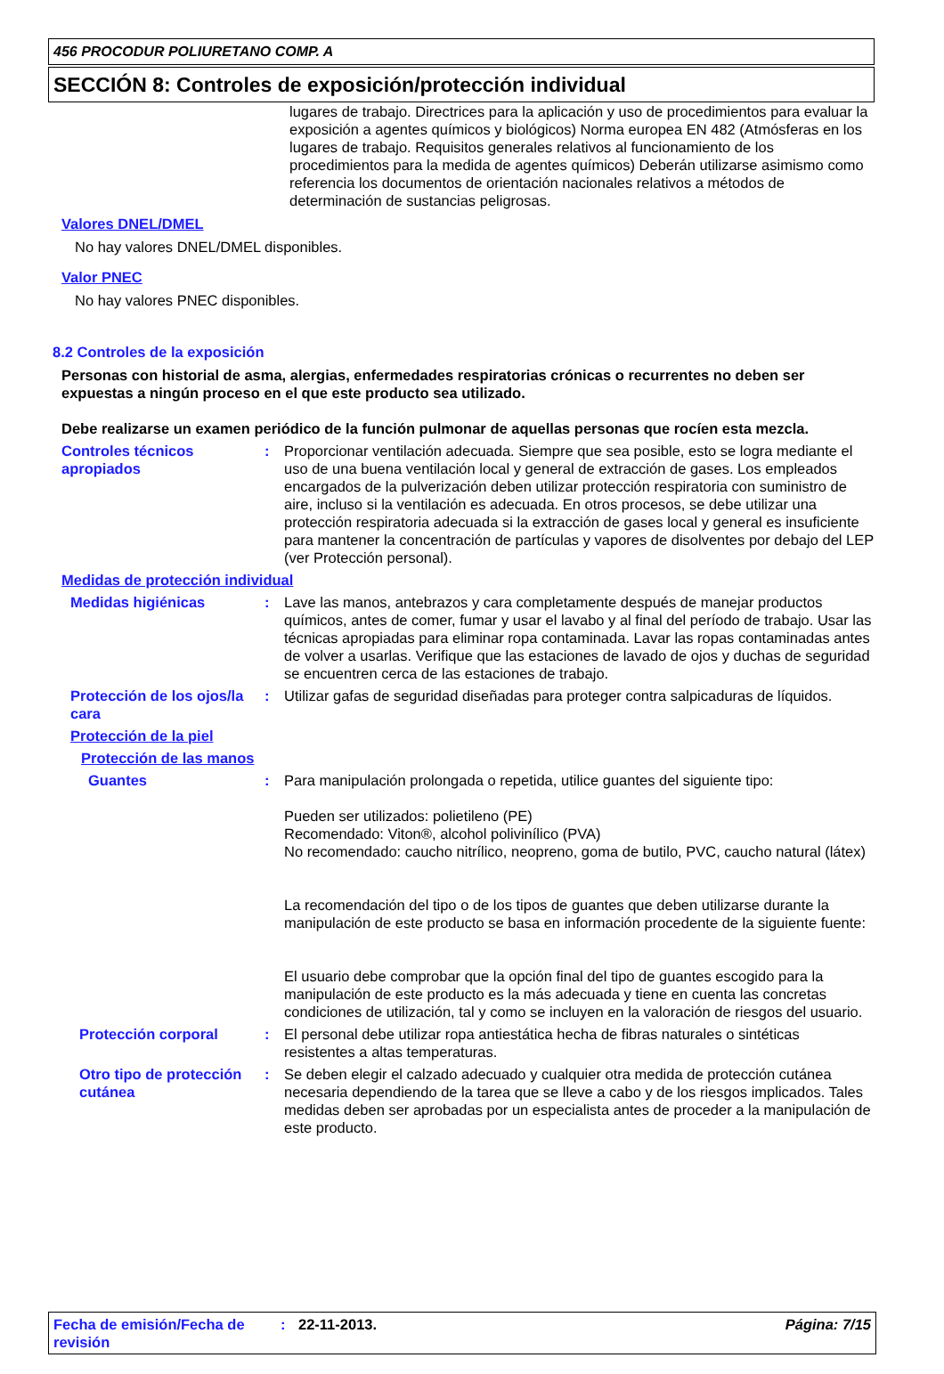456 PROCODUR POLIURETANO COMP. A
SECCIÓN 8: Controles de exposición/protección individual
lugares de trabajo. Directrices para la aplicación y uso de procedimientos para evaluar la exposición a agentes químicos y biológicos) Norma europea EN 482 (Atmósferas en los lugares de trabajo. Requisitos generales relativos al funcionamiento de los procedimientos para la medida de agentes químicos) Deberán utilizarse asimismo como referencia los documentos de orientación nacionales relativos a métodos de determinación de sustancias peligrosas.
Valores DNEL/DMEL
No hay valores DNEL/DMEL disponibles.
Valor PNEC
No hay valores PNEC disponibles.
8.2 Controles de la exposición
Personas con historial de asma, alergias, enfermedades respiratorias crónicas o recurrentes no deben ser expuestas a ningún proceso en el que este producto sea utilizado.
Debe realizarse un examen periódico de la función pulmonar de aquellas personas que rocíen esta mezcla.
Controles técnicos apropiados
: Proporcionar ventilación adecuada. Siempre que sea posible, esto se logra mediante el uso de una buena ventilación local y general de extracción de gases. Los empleados encargados de la pulverización deben utilizar protección respiratoria con suministro de aire, incluso si la ventilación es adecuada. En otros procesos, se debe utilizar una protección respiratoria adecuada si la extracción de gases local y general es insuficiente para mantener la concentración de partículas y vapores de disolventes por debajo del LEP (ver Protección personal).
Medidas de protección individual
Medidas higiénicas : Lave las manos, antebrazos y cara completamente después de manejar productos químicos, antes de comer, fumar y usar el lavabo y al final del período de trabajo. Usar las técnicas apropiadas para eliminar ropa contaminada. Lavar las ropas contaminadas antes de volver a usarlas. Verifique que las estaciones de lavado de ojos y duchas de seguridad se encuentren cerca de las estaciones de trabajo.
Protección de los ojos/la cara
: Utilizar gafas de seguridad diseñadas para proteger contra salpicaduras de líquidos.
Protección de la piel
Protección de las manos
Guantes : Para manipulación prolongada o repetida, utilice guantes del siguiente tipo:
Pueden ser utilizados: polietileno (PE)
Recomendado: Viton®, alcohol polivinílico (PVA)
No recomendado: caucho nitrílico, neopreno, goma de butilo, PVC, caucho natural (látex)
La recomendación del tipo o de los tipos de guantes que deben utilizarse durante la manipulación de este producto se basa en información procedente de la siguiente fuente:
El usuario debe comprobar que la opción final del tipo de guantes escogido para la manipulación de este producto es la más adecuada y tiene en cuenta las concretas condiciones de utilización, tal y como se incluyen en la valoración de riesgos del usuario.
Protección corporal : El personal debe utilizar ropa antiestática hecha de fibras naturales o sintéticas resistentes a altas temperaturas.
Otro tipo de protección cutánea
: Se deben elegir el calzado adecuado y cualquier otra medida de protección cutánea necesaria dependiendo de la tarea que se lleve a cabo y de los riesgos implicados. Tales medidas deben ser aprobadas por un especialista antes de proceder a la manipulación de este producto.
Fecha de emisión/Fecha de revisión
: 22-11-2013. Página: 7/15